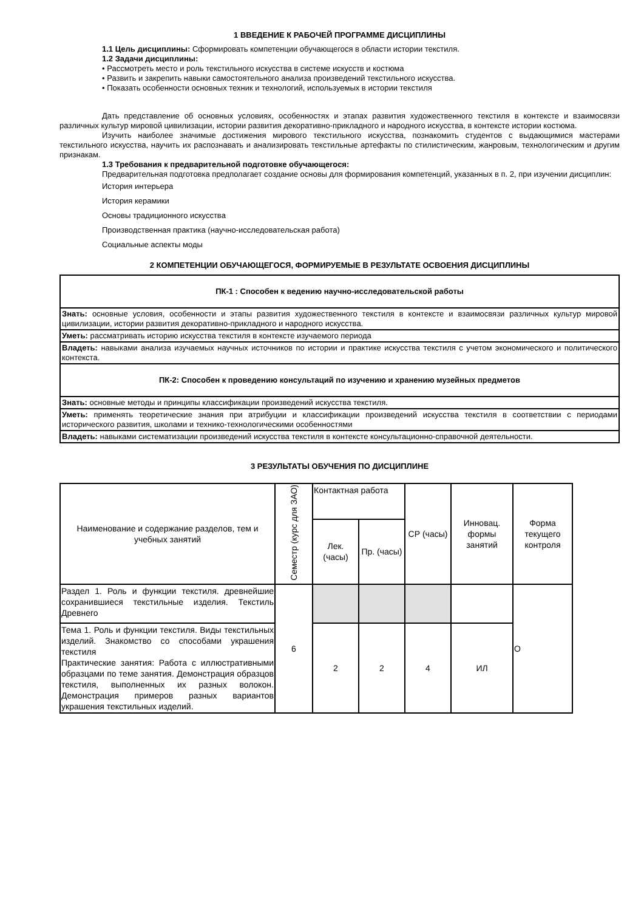1 ВВЕДЕНИЕ К РАБОЧЕЙ ПРОГРАММЕ ДИСЦИПЛИНЫ
1.1 Цель дисциплины: Сформировать компетенции обучающегося в области истории текстиля.
1.2 Задачи дисциплины:
• Рассмотреть место и роль текстильного искусства в системе искусств и костюма
• Развить и закрепить навыки самостоятельного анализа произведений текстильного искусства.
• Показать особенности основных техник и технологий, используемых в истории текстиля
Дать представление об основных условиях, особенностях и этапах развития художественного текстиля в контексте и взаимосвязи различных культур мировой цивилизации, истории развития декоративно-прикладного и народного искусства, в контексте истории костюма.
Изучить наиболее значимые достижения мирового текстильного искусства, познакомить студентов с выдающимися мастерами текстильного искусства, научить их распознавать и анализировать текстильные артефакты по стилистическим, жанровым, технологическим и другим признакам.
1.3 Требования к предварительной подготовке обучающегося:
Предварительная подготовка предполагает создание основы для формирования компетенций, указанных в п. 2, при изучении дисциплин:
История интерьера
История керамики
Основы традиционного искусства
Производственная практика (научно-исследовательская работа)
Социальные аспекты моды
2 КОМПЕТЕНЦИИ ОБУЧАЮЩЕГОСЯ, ФОРМИРУЕМЫЕ В РЕЗУЛЬТАТЕ ОСВОЕНИЯ ДИСЦИПЛИНЫ
| ПК-1 : Способен к ведению научно-исследовательской работы |
| Знать: основные условия, особенности и этапы развития художественного текстиля в контексте и взаимосвязи различных культур мировой цивилизации, истории развития декоративно-прикладного и народного искусства. |
| Уметь: рассматривать историю искусства текстиля в контексте изучаемого периода |
| Владеть: навыками анализа изучаемых научных источников по истории и практике искусства текстиля с учетом экономического и политического контекста. |
| ПК-2: Способен к проведению консультаций по изучению и хранению музейных предметов |
| Знать: основные методы и принципы классификации произведений искусства текстиля. |
| Уметь: применять теоретические знания при атрибуции и классификации произведений искусства текстиля в соответствии с периодами исторического развития, школами и технико-технологическими особенностями |
| Владеть: навыками систематизации произведений искусства текстиля в контексте консультационно-справочной деятельности. |
3 РЕЗУЛЬТАТЫ ОБУЧЕНИЯ ПО ДИСЦИПЛИНЕ
| Наименование и содержание разделов, тем и учебных занятий | Семестр (курс для ЗАО) | Контактная работа | | СР (часы) | Инновац. формы занятий | Форма текущего контроля |
| --- | --- | --- | --- | --- | --- | --- |
| | | Лек. (часы) | Пр. (часы) | | | |
| Раздел 1. Роль и функции текстиля. древнейшие сохранившиеся текстильные изделия. Текстиль Древнего | 6 | | | | | О |
| Тема 1. Роль и функции текстиля. Виды текстильных изделий. Знакомство со способами украшения текстиля Практические занятия: Работа с иллюстративными образцами по теме занятия. Демонстрация образцов текстиля, выполненных их разных волокон. Демонстрация примеров разных вариантов украшения текстильных изделий. | | 2 | 2 | 4 | ИЛ | |